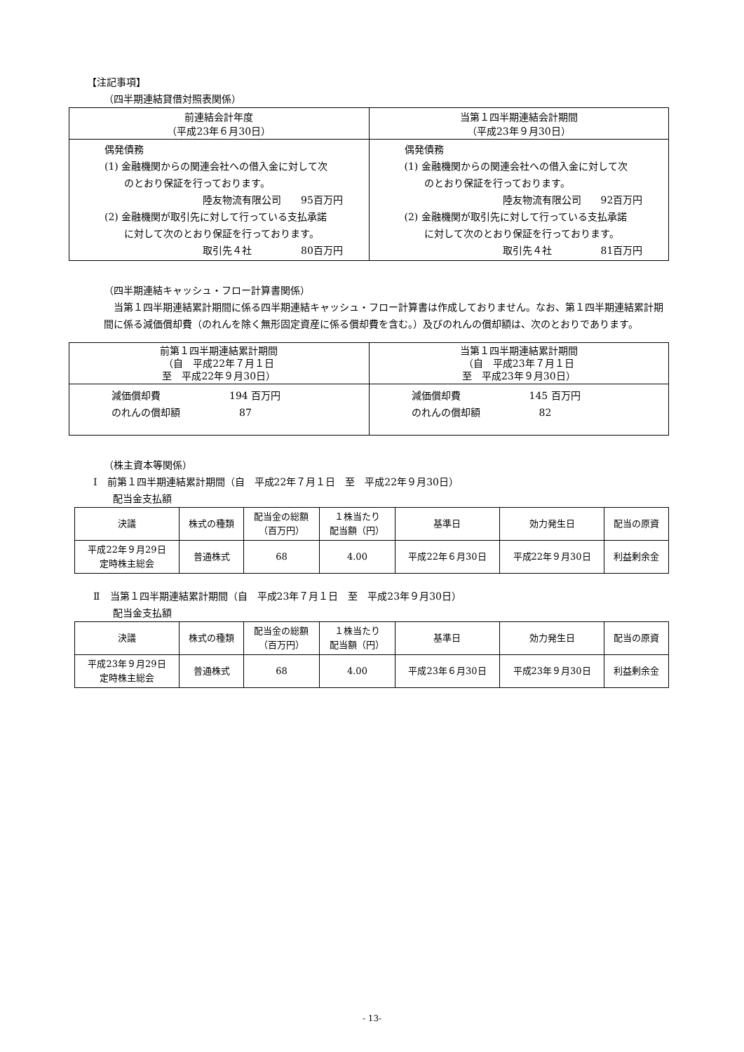【注記事項】
（四半期連結貸借対照表関係）
| 前連結会計年度 （平成23年６月30日） | 当第１四半期連結会計期間 （平成23年９月30日） |
| --- | --- |
| 偶発債務 (1) 金融機関からの関連会社への借入金に対して次 のとおり保証を行っております。 陸友物流有限公司 95百万円 (2) 金融機関が取引先に対して行っている支払承諾 に対して次のとおり保証を行っております。 取引先４社 80百万円 | 偶発債務 (1) 金融機関からの関連会社への借入金に対して次 のとおり保証を行っております。 陸友物流有限公司 92百万円 (2) 金融機関が取引先に対して行っている支払承諾 に対して次のとおり保証を行っております。 取引先４社 81百万円 |
（四半期連結キャッシュ・フロー計算書関係）
　当第１四半期連結累計期間に係る四半期連結キャッシュ・フロー計算書は作成しておりません。なお、第１四半期連結累計期間に係る減価償却費（のれんを除く無形固定資産に係る償却費を含む。）及びのれんの償却額は、次のとおりであります。
| 前第１四半期連結累計期間 （自 平成22年７月１日 至 平成22年９月30日） | 当第１四半期連結累計期間 （自 平成23年７月１日 至 平成23年９月30日） |
| --- | --- |
| 減価償却費 194 百万円 のれんの償却額 87 | 減価償却費 145 百万円 のれんの償却額 82 |
（株主資本等関係）
Ⅰ　前第１四半期連結累計期間（自　平成22年７月１日　至　平成22年９月30日）
配当金支払額
| 決議 | 株式の種類 | 配当金の総額 （百万円） | １株当たり 配当額（円） | 基準日 | 効力発生日 | 配当の原資 |
| --- | --- | --- | --- | --- | --- | --- |
| 平成22年９月29日 定時株主総会 | 普通株式 | 68 | 4.00 | 平成22年６月30日 | 平成22年９月30日 | 利益剰余金 |
Ⅱ　当第１四半期連結累計期間（自　平成23年７月１日　至　平成23年９月30日）
配当金支払額
| 決議 | 株式の種類 | 配当金の総額 （百万円） | １株当たり 配当額（円） | 基準日 | 効力発生日 | 配当の原資 |
| --- | --- | --- | --- | --- | --- | --- |
| 平成23年９月29日 定時株主総会 | 普通株式 | 68 | 4.00 | 平成23年６月30日 | 平成23年９月30日 | 利益剰余金 |
- 13-